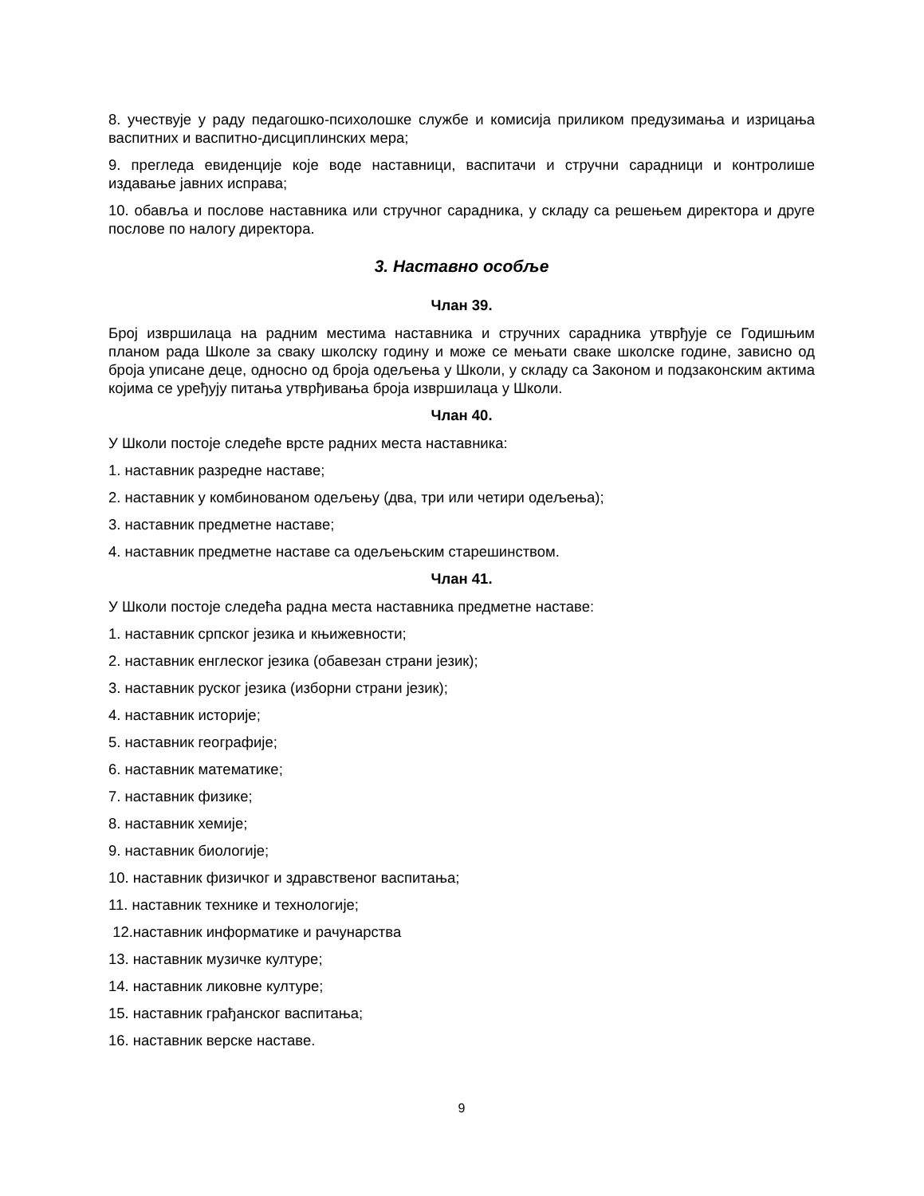8. учествује у раду педагошко-психолошке службе и комисија приликом предузимања и изрицања васпитних и васпитно-дисциплинских мера;
9. прегледа евиденције које воде наставници, васпитачи и стручни сарадници и контролише издавање јавних исправа;
10. обавља и послове наставника или стручног сарадника, у складу са решењем директора и друге послове по налогу директора.
3. Наставно особље
Члан 39.
Број извршилаца на радним местима наставника и стручних сарадника утврђује се Годишњим планом рада Школе за сваку школску годину и може се мењати сваке школске године, зависно од броја уписане деце, односно од броја одељења у Школи, у складу са Законом и подзаконским актима којима се уређују питања утврђивања броја извршилаца у Школи.
Члан 40.
У Школи постоје следеће врсте радних места наставника:
1. наставник разредне наставе;
2. наставник у комбинованом одељењу (два, три или четири одељења);
3. наставник предметне наставе;
4. наставник предметне наставе са одељењским старешинством.
Члан 41.
У Школи постоје следећа радна места наставника предметне наставе:
1. наставник српског језика и књижевности;
2. наставник енглеског језика (обавезан страни језик);
3. наставник руског језика (изборни страни језик);
4. наставник историје;
5. наставник географије;
6. наставник математике;
7. наставник физике;
8. наставник хемије;
9. наставник биологије;
10. наставник физичког и здравственог васпитања;
11. наставник технике и технологије;
12.наставник информатике и рачунарства
13. наставник музичке културе;
14. наставник ликовне културе;
15. наставник грађанског васпитања;
16. наставник верске наставе.
9